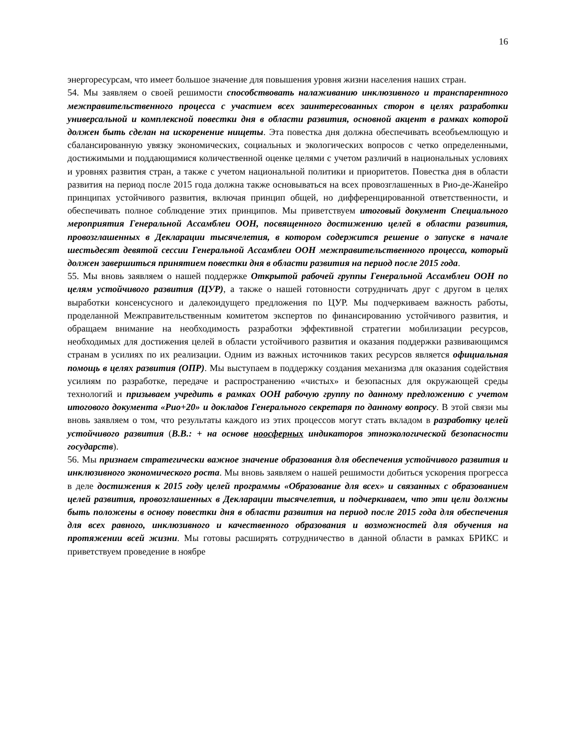16
энергоресурсам, что имеет большое значение для повышения уровня жизни населения наших стран.
54. Мы заявляем о своей решимости способствовать налаживанию инклюзивного и транспарентного межправительственного процесса с участием всех заинтересованных сторон в целях разработки универсальной и комплексной повестки дня в области развития, основной акцент в рамках которой должен быть сделан на искоренение нищеты. Эта повестка дня должна обеспечивать всеобъемлющую и сбалансированную увязку экономических, социальных и экологических вопросов с четко определенными, достижимыми и поддающимися количественной оценке целями с учетом различий в национальных условиях и уровнях развития стран, а также с учетом национальной политики и приоритетов. Повестка дня в области развития на период после 2015 года должна также основываться на всех провозглашенных в Рио-де-Жанейро принципах устойчивого развития, включая принцип общей, но дифференцированной ответственности, и обеспечивать полное соблюдение этих принципов. Мы приветствуем итоговый документ Специального мероприятия Генеральной Ассамблеи ООН, посвященного достижению целей в области развития, провозглашенных в Декларации тысячелетия, в котором содержится решение о запуске в начале шестьдесят девятой сессии Генеральной Ассамблеи ООН межправительственного процесса, который должен завершиться принятием повестки дня в области развития на период после 2015 года.
55. Мы вновь заявляем о нашей поддержке Открытой рабочей группы Генеральной Ассамблеи ООН по целям устойчивого развития (ЦУР), а также о нашей готовности сотрудничать друг с другом в целях выработки консенсусного и далекоидущего предложения по ЦУР. Мы подчеркиваем важность работы, проделанной Межправительственным комитетом экспертов по финансированию устойчивого развития, и обращаем внимание на необходимость разработки эффективной стратегии мобилизации ресурсов, необходимых для достижения целей в области устойчивого развития и оказания поддержки развивающимся странам в усилиях по их реализации. Одним из важных источников таких ресурсов является официальная помощь в целях развития (ОПР). Мы выступаем в поддержку создания механизма для оказания содействия усилиям по разработке, передаче и распространению «чистых» и безопасных для окружающей среды технологий и призываем учредить в рамках ООН рабочую группу по данному предложению с учетом итогового документа «Рио+20» и докладов Генерального секретаря по данному вопросу. В этой связи мы вновь заявляем о том, что результаты каждого из этих процессов могут стать вкладом в разработку целей устойчивого развития (В.В.: + на основе ноосферных индикаторов этноэкологической безопасности государств).
56. Мы признаем стратегически важное значение образования для обеспечения устойчивого развития и инклюзивного экономического роста. Мы вновь заявляем о нашей решимости добиться ускорения прогресса в деле достижения к 2015 году целей программы «Образование для всех» и связанных с образованием целей развития, провозглашенных в Декларации тысячелетия, и подчеркиваем, что эти цели должны быть положены в основу повестки дня в области развития на период после 2015 года для обеспечения для всех равного, инклюзивного и качественного образования и возможностей для обучения на протяжении всей жизни. Мы готовы расширять сотрудничество в данной области в рамках БРИКС и приветствуем проведение в ноябре